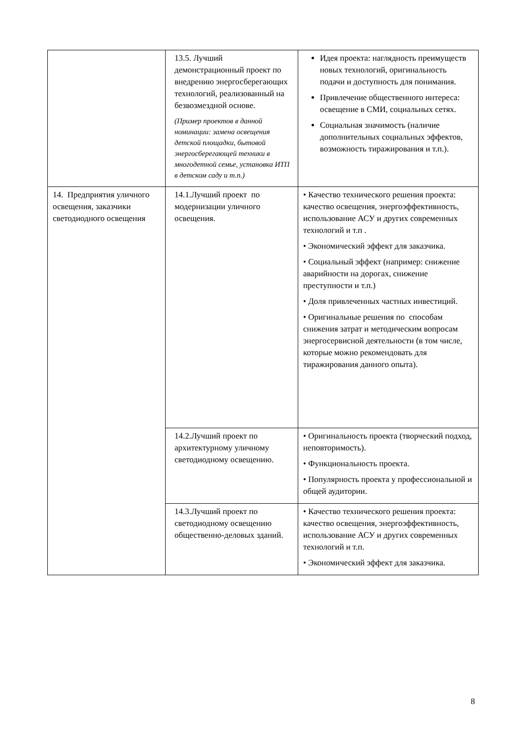| | 13.5. Лучший демонстрационный проект по внедрению энергосберегающих технологий, реализованный на безвозмездной основе. (Пример проектов в данной номинации: замена освещения детской площадки, бытовой энергосберегающей техники в многодетной семье, установка ИТП в детском саду и т.п.) | Идея проекта: наглядность преимуществ новых технологий, оригинальность подачи и доступность для понимания. Привлечение общественного интереса: освещение в СМИ, социальных сетях. Социальная значимость (наличие дополнительных социальных эффектов, возможность тиражирования и т.п.). |
| 14. Предприятия уличного освещения, заказчики светодиодного освещения | 14.1.Лучший проект по модернизации уличного освещения. | • Качество технического решения проекта: качество освещения, энергоэффективность, использование АСУ и других современных технологий и т.п . • Экономический эффект для заказчика. • Социальный эффект (например: снижение аварийности на дорогах, снижение преступности и т.п.) • Доля привлеченных частных инвестиций. • Оригинальные решения по способам снижения затрат и методическим вопросам энергосервисной деятельности (в том числе, которые можно рекомендовать для тиражирования данного опыта). |
| | 14.2.Лучший проект по архитектурному уличному светодиодному освещению. | • Оригинальность проекта (творческий подход, неповторимость). • Функциональность проекта. • Популярность проекта у профессиональной и общей аудитории. |
| | 14.3.Лучший проект по светодиодному освещению общественно-деловых зданий. | • Качество технического решения проекта: качество освещения, энергоэффективность, использование АСУ и других современных технологий и т.п. • Экономический эффект для заказчика. |
8